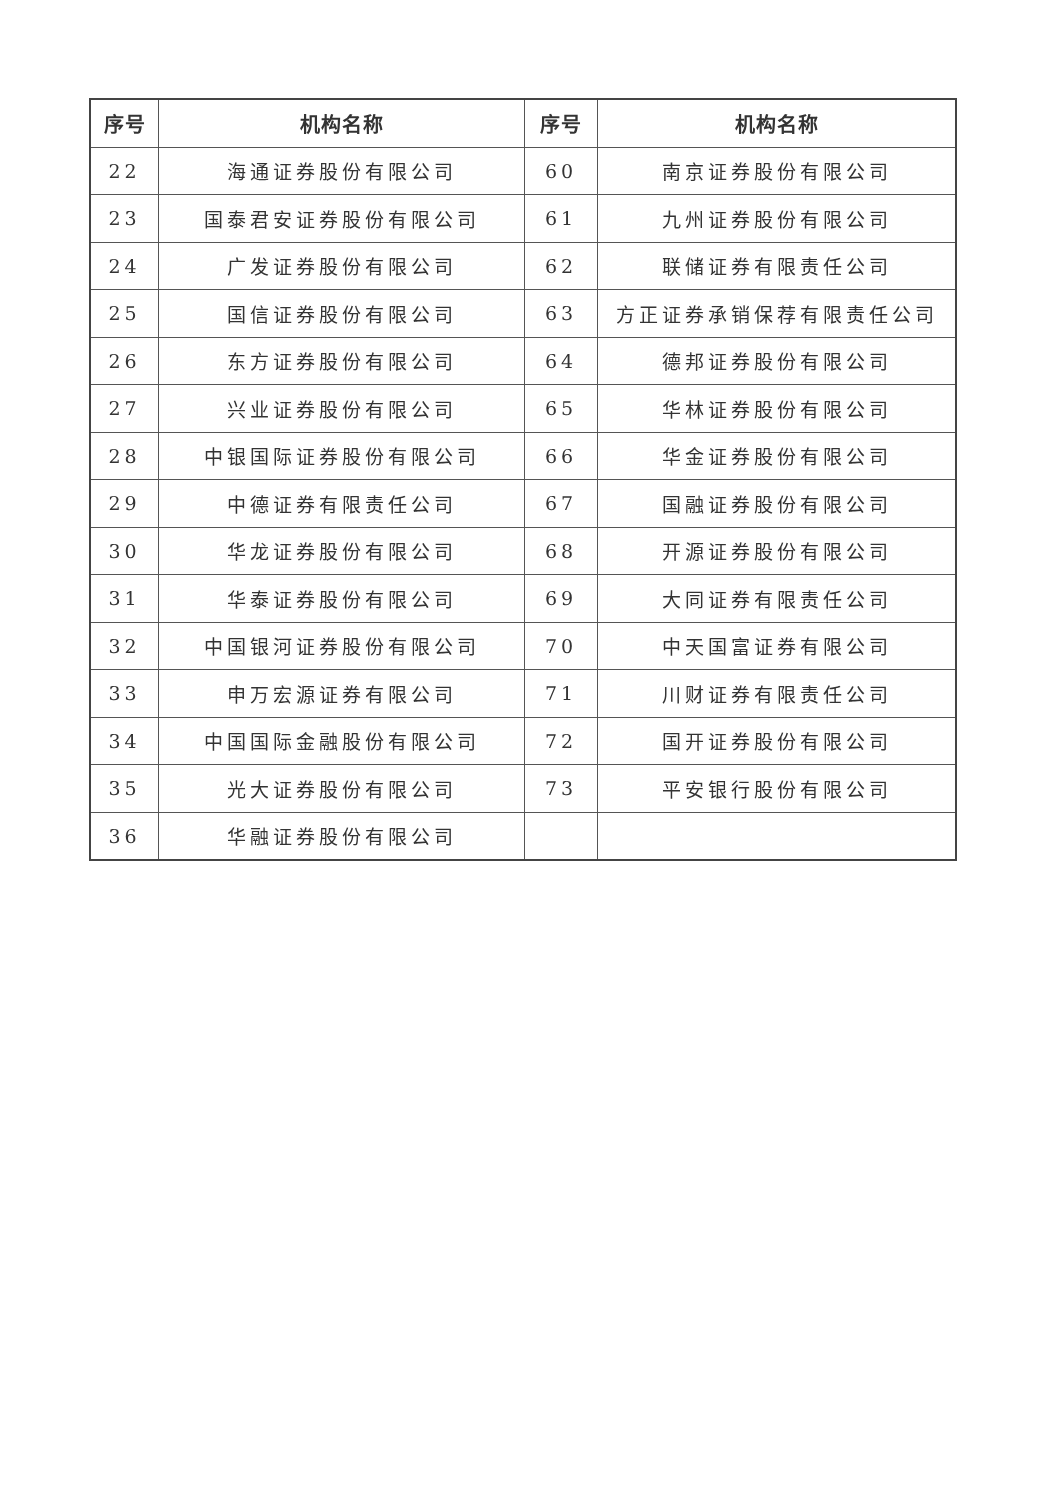| 序号 | 机构名称 | 序号 | 机构名称 |
| --- | --- | --- | --- |
| 22 | 海通证券股份有限公司 | 60 | 南京证券股份有限公司 |
| 23 | 国泰君安证券股份有限公司 | 61 | 九州证券股份有限公司 |
| 24 | 广发证券股份有限公司 | 62 | 联储证券有限责任公司 |
| 25 | 国信证券股份有限公司 | 63 | 方正证券承销保荐有限责任公司 |
| 26 | 东方证券股份有限公司 | 64 | 德邦证券股份有限公司 |
| 27 | 兴业证券股份有限公司 | 65 | 华林证券股份有限公司 |
| 28 | 中银国际证券股份有限公司 | 66 | 华金证券股份有限公司 |
| 29 | 中德证券有限责任公司 | 67 | 国融证券股份有限公司 |
| 30 | 华龙证券股份有限公司 | 68 | 开源证券股份有限公司 |
| 31 | 华泰证券股份有限公司 | 69 | 大同证券有限责任公司 |
| 32 | 中国银河证券股份有限公司 | 70 | 中天国富证券有限公司 |
| 33 | 申万宏源证券有限公司 | 71 | 川财证券有限责任公司 |
| 34 | 中国国际金融股份有限公司 | 72 | 国开证券股份有限公司 |
| 35 | 光大证券股份有限公司 | 73 | 平安银行股份有限公司 |
| 36 | 华融证券股份有限公司 | | |